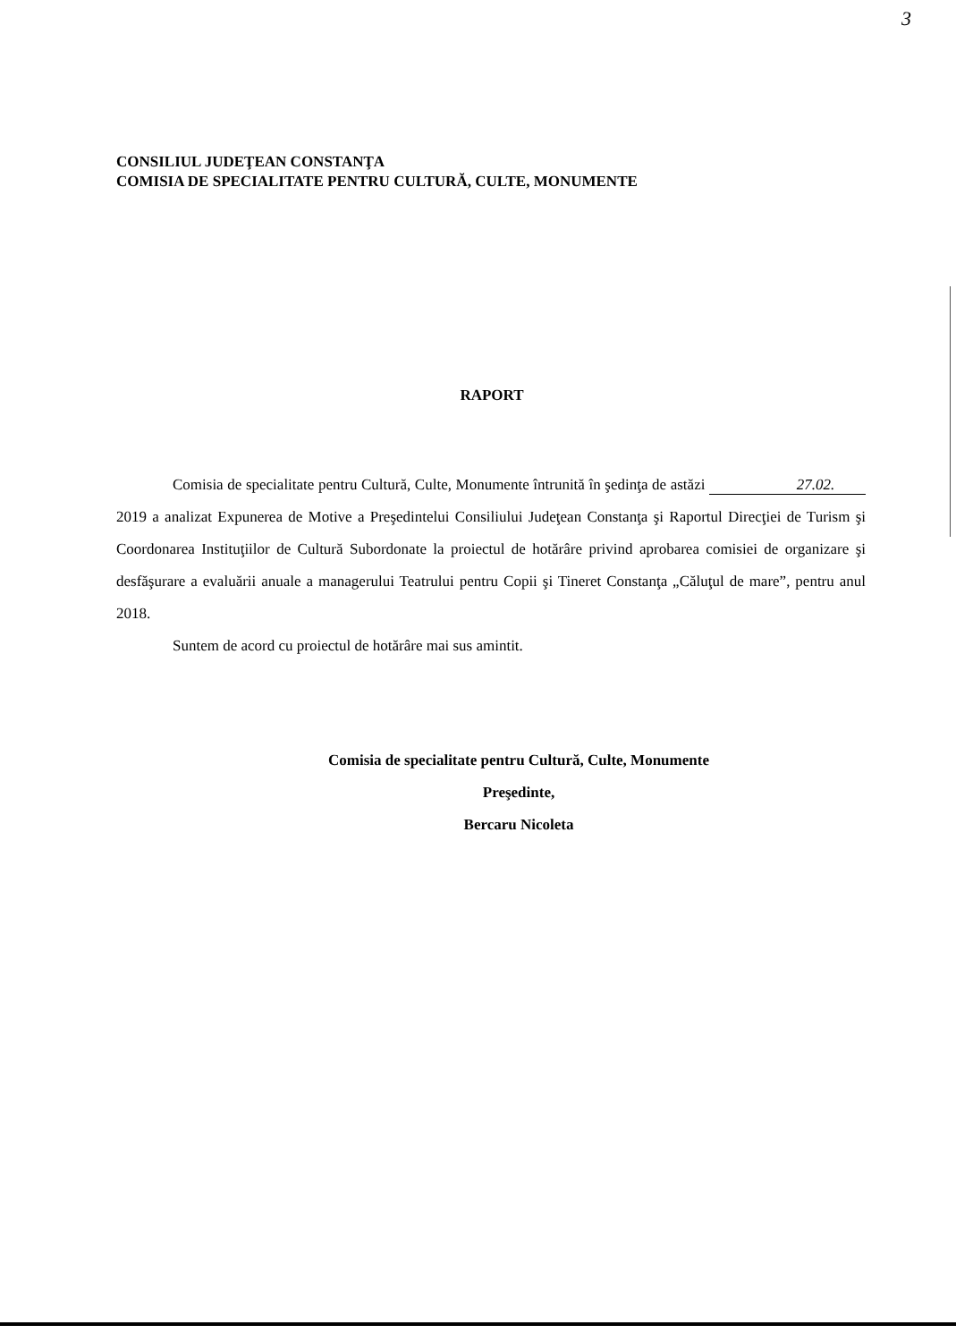3
CONSILIUL JUDEŢEAN CONSTANŢA
COMISIA DE SPECIALITATE PENTRU CULTURĂ, CULTE, MONUMENTE
RAPORT
Comisia de specialitate pentru Cultură, Culte, Monumente întrunită în şedinţa de astăzi 27.02. 2019 a analizat Expunerea de Motive a Preşedintelui Consiliului Judeţean Constanţa şi Raportul Direcţiei de Turism şi Coordonarea Instituţiilor de Cultură Subordonate la proiectul de hotărâre privind aprobarea comisiei de organizare şi desfăşurare a evaluării anuale a managerului Teatrului pentru Copii şi Tineret Constanţa „Căluţul de mare”, pentru anul 2018.
Suntem de acord cu proiectul de hotărâre mai sus amintit.
Comisia de specialitate pentru Cultură, Culte, Monumente
Preşedinte,
Bercaru Nicoleta